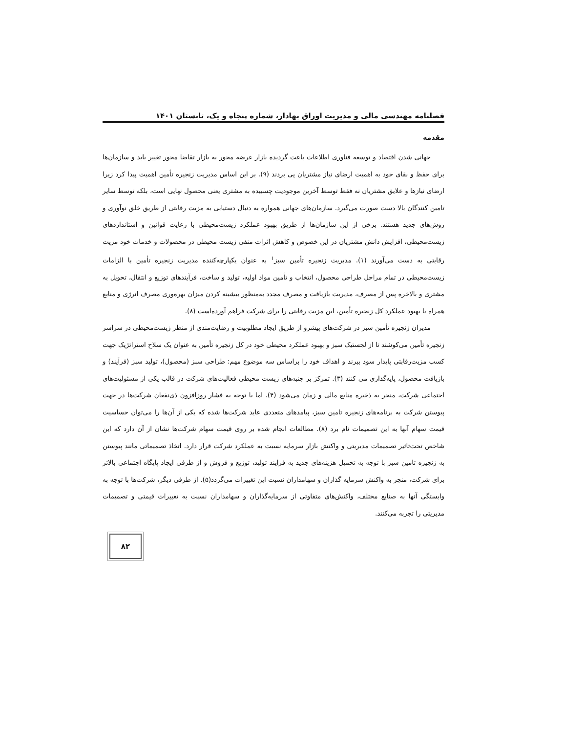فصلنامه مهندسی مالی و مدیریت اوراق بهادار، شماره پنجاه و یک، تابستان ۱۴۰۱
مقدمه
جهانی شدن اقتصاد و توسعه فناوری اطلاعات باعث گردیده بازار عرضه محور به بازار تقاضا محور تغییر یابد و سازمان‌ها برای حفظ و بقای خود به اهمیت ارضای نیاز مشتریان پی بردند (۹). بر این اساس مدیریت زنجیره تأمین اهمیت پیدا کرد زیرا ارضای نیازها و علایق مشتریان نه فقط توسط آخرین موجودیت چسبیده به مشتری یعنی محصول نهایی است، بلکه توسط سایر تامین کنندگان بالا دست صورت می‌گیرد. سازمان‌های جهانی همواره به دنبال دستیابی به مزیت رقابتی از طریق خلق نوآوری و روش‌های جدید هستند. برخی از این سازمان‌ها از طریق بهبود عملکرد زیست‌محیطی با رعایت قوانین و استانداردهای زیست‌محیطی، افزایش دانش مشتریان در این خصوص و کاهش اثرات منفی زیست محیطی در محصولات و خدمات خود مزیت رقابتی به دست می‌آورند (۱). مدیریت زنجیره تأمین سبز<sup>۱</sup> به عنوان یکپارچه‌کننده مدیریت زنجیره تأمین با الزامات زیست‌محیطی در تمام مراحل طراحی محصول، انتخاب و تأمین مواد اولیه، تولید و ساخت، فرآیندهای توزیع و انتقال، تحویل به مشتری و بالاخره پس از مصرف، مدیریت بازیافت و مصرف مجدد به‌منظور بیشینه کردن میزان بهره‌وری مصرف انرژی و منابع همراه با بهبود عملکرد کل زنجیره تأمین، این مزیت رقابتی را برای شرکت فراهم آورده‌است (۸).
مدیران زنجیره تأمین سبز در شرکت‌های پیشرو از طریق ایجاد مطلوبیت و رضایت‌مندی از منظر زیست‌محیطی در سراسر زنجیره تأمین می‌کوشند تا از لجستیک سبز و بهبود عملکرد محیطی خود در کل زنجیره تأمین به عنوان یک سلاح استراتژیک جهت کسب مزیت‌رقابتی پایدار سود ببرند و اهداف خود را براساس سه موضوع مهم: طراحی سبز (محصول)، تولید سبز (فرآیند) و بازیافت محصول، پایه‌گذاری می کنند (۳). تمرکز بر جنبه‌های زیست محیطی فعالیت‌های شرکت در قالب یکی از مسئولیت‌های اجتماعی شرکت، منجر به ذخیره منابع مالی و زمان می‌شود (۴). اما با توجه به فشار روزافزون ذی‌نفعان شرکت‌ها در جهت پیوستن شرکت به برنامه‌های زنجیره تامین سبز، پیامدهای متعددی عاید شرکت‌ها شده که یکی از آن‌ها را می‌توان حساسیت قیمت سهام آنها به این تصمیمات نام برد (۸). مطالعات انجام شده بر روی قیمت سهام شرکت‌ها نشان از آن دارد که این شاخص تحت‌تاثیر تصمیمات مدیریتی و واکنش بازار سرمایه نسبت به عملکرد شرکت قرار دارد. اتخاذ تصمیماتی مانند پیوستن به زنجیره تامین سبز با توجه به تحمیل هزینه‌های جدید به فرایند تولید، توزیع و فروش و از طرفی ایجاد پایگاه اجتماعی بالاتر برای شرکت، منجر به واکنش سرمایه گذاران و سهامداران نسبت این تغییرات می‌گردد(۵). از طرفی دیگر، شرکت‌ها با توجه به وابستگی آنها به صنایع مختلف، واکنش‌های متفاوتی از سرمایه‌گذاران و سهامداران نسبت به تغییرات قیمتی و تصمیمات مدیریتی را تجربه می‌کنند.
۸۲